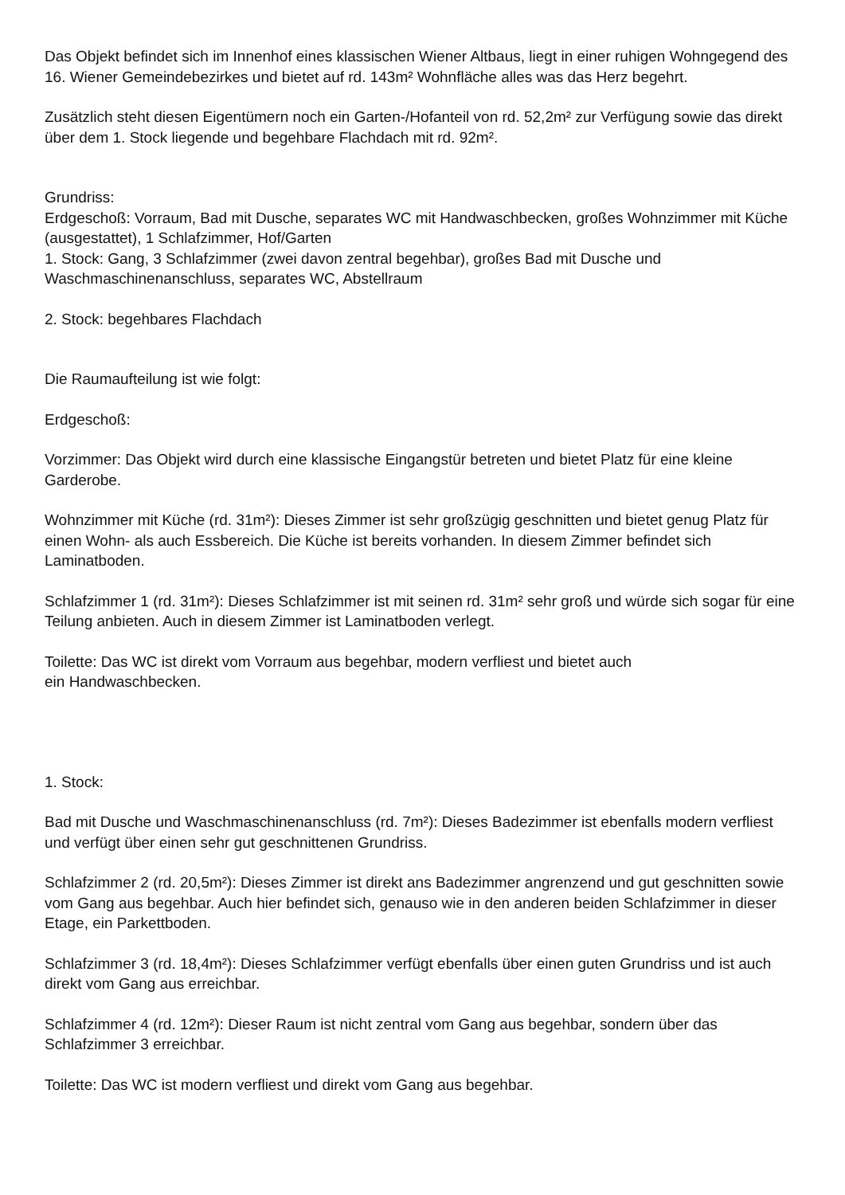Das Objekt befindet sich im Innenhof eines klassischen Wiener Altbaus, liegt in einer ruhigen Wohngegend des 16. Wiener Gemeindebezirkes und bietet auf rd. 143m² Wohnfläche alles was das Herz begehrt.
Zusätzlich steht diesen Eigentümern noch ein Garten-/Hofanteil von rd. 52,2m² zur Verfügung sowie das direkt über dem 1. Stock liegende und begehbare Flachdach mit rd. 92m².
Grundriss:
Erdgeschoß: Vorraum, Bad mit Dusche, separates WC mit Handwaschbecken, großes Wohnzimmer mit Küche (ausgestattet), 1 Schlafzimmer, Hof/Garten
1. Stock: Gang, 3 Schlafzimmer (zwei davon zentral begehbar), großes Bad mit Dusche und Waschmaschinenanschluss, separates WC, Abstellraum
2. Stock: begehbares Flachdach
Die Raumaufteilung ist wie folgt:
Erdgeschoß:
Vorzimmer: Das Objekt wird durch eine klassische Eingangstür betreten und bietet Platz für eine kleine Garderobe.
Wohnzimmer mit Küche (rd. 31m²): Dieses Zimmer ist sehr großzügig geschnitten und bietet genug Platz für einen Wohn- als auch Essbereich. Die Küche ist bereits vorhanden. In diesem Zimmer befindet sich Laminatboden.
Schlafzimmer 1 (rd. 31m²): Dieses Schlafzimmer ist mit seinen rd. 31m² sehr groß und würde sich sogar für eine Teilung anbieten. Auch in diesem Zimmer ist Laminatboden verlegt.
Toilette: Das WC ist direkt vom Vorraum aus begehbar, modern verfliest und bietet auch
ein Handwaschbecken.
1. Stock:
Bad mit Dusche und Waschmaschinenanschluss (rd. 7m²): Dieses Badezimmer ist ebenfalls modern verfliest und verfügt über einen sehr gut geschnittenen Grundriss.
Schlafzimmer 2 (rd. 20,5m²): Dieses Zimmer ist direkt ans Badezimmer angrenzend und gut geschnitten sowie vom Gang aus begehbar. Auch hier befindet sich, genauso wie in den anderen beiden Schlafzimmer in dieser Etage, ein Parkettboden.
Schlafzimmer 3 (rd. 18,4m²): Dieses Schlafzimmer verfügt ebenfalls über einen guten Grundriss und ist auch direkt vom Gang aus erreichbar.
Schlafzimmer 4 (rd. 12m²): Dieser Raum ist nicht zentral vom Gang aus begehbar, sondern über das Schlafzimmer 3 erreichbar.
Toilette: Das WC ist modern verfliest und direkt vom Gang aus begehbar.